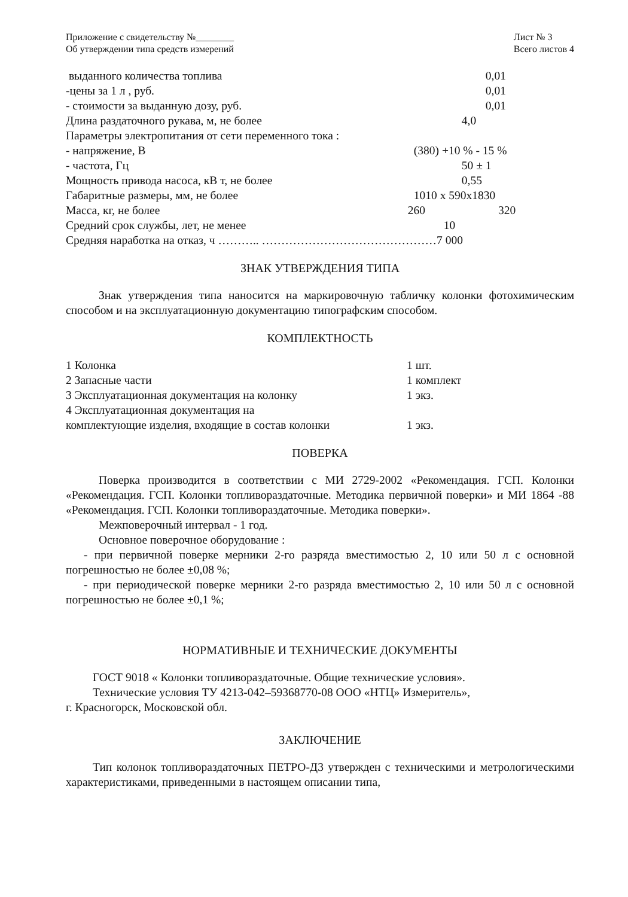Приложение с свидетельству №________
Об утверждении типа средств измерений
Лист № 3
Всего листов 4
| выданного количества топлива | 0,01 |
| -цены за 1 л , руб. | 0,01 |
| - стоимости за выданную дозу, руб. | 0,01 |
| Длина раздаточного рукава, м, не более | 4,0 |
| Параметры электропитания от сети переменного тока : | |
| - напряжение, В | (380) +10 % - 15 % |
| - частота, Гц | 50 ± 1 |
| Мощность привода насоса, кВ т, не более | 0,55 |
| Габаритные размеры, мм, не более | 1010 x 590x1830 |
| Масса, кг, не более | 260 320 |
| Средний срок службы, лет, не менее | 10 |
| Средняя наработка на отказ, ч ……….. ………………………………………7 000 | |
ЗНАК УТВЕРЖДЕНИЯ ТИПА
Знак утверждения типа наносится на маркировочную табличку колонки фотохимическим способом и на эксплуатационную документацию типографским способом.
КОМПЛЕКТНОСТЬ
| 1 Колонка | 1 шт. |
| 2 Запасные части | 1 комплект |
| 3 Эксплуатационная документация на колонку | 1 экз. |
| 4 Эксплуатационная документация на | |
| комплектующие изделия, входящие в состав колонки | 1 экз. |
ПОВЕРКА
Поверка производится в соответствии с МИ 2729-2002 «Рекомендация. ГСП. Колонки «Рекомендация. ГСП. Колонки топливораздаточные. Методика первичной поверки» и МИ 1864 -88 «Рекомендация. ГСП. Колонки топливораздаточные. Методика поверки».
Межповерочный интервал - 1 год.
Основное поверочное оборудование :
- при первичной поверке мерники 2-го разряда вместимостью 2, 10 или 50 л с основной погрешностью не более ±0,08 %;
- при периодической поверке мерники 2-го разряда вместимостью 2, 10 или 50 л с основной погрешностью не более ±0,1 %;
НОРМАТИВНЫЕ И ТЕХНИЧЕСКИЕ ДОКУМЕНТЫ
ГОСТ 9018 « Колонки топливораздаточные. Общие технические условия».
Технические условия ТУ 4213-042–59368770-08 ООО «НТЦ» Измеритель»,
г. Красногорск, Московской обл.
ЗАКЛЮЧЕНИЕ
Тип колонок топливораздаточных ПЕТРО-Д3 утвержден с техническими и метрологическими характеристиками, приведенными в настоящем описании типа,